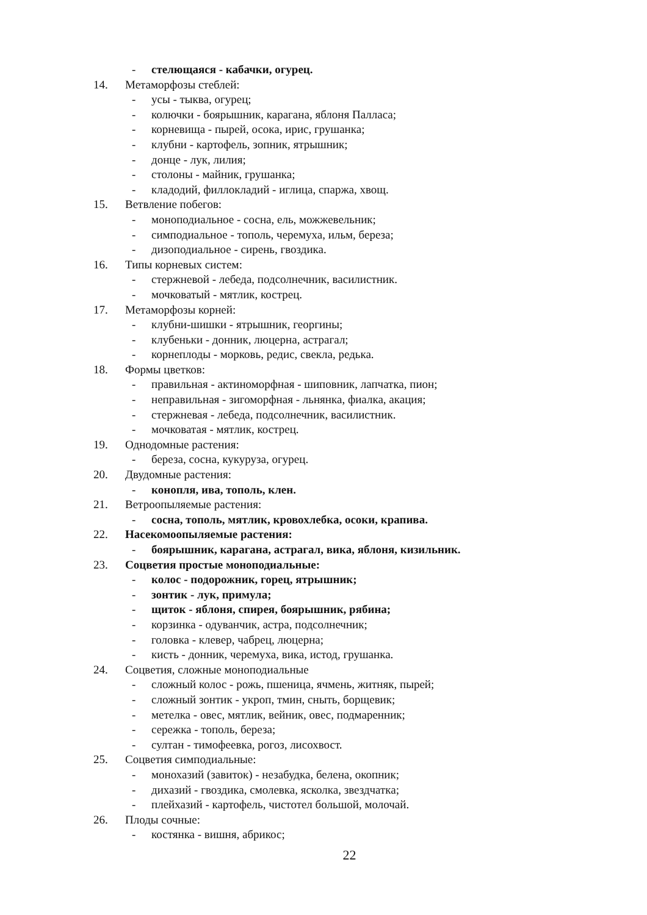- стелющаяся - кабачки, огурец.
14. Метаморфозы стеблей:
- усы - тыква, огурец;
- колючки - боярышник, карагана, яблоня Палласа;
- корневища - пырей, осока, ирис, грушанка;
- клубни - картофель, зопник, ятрышник;
- донце - лук, лилия;
- столоны - майник, грушанка;
- кладодий, филлокладий - иглица, спаржа, хвощ.
15. Ветвление побегов:
- моноподиальное - сосна, ель, можжевельник;
- симподиальное - тополь, черемуха, ильм, береза;
- дизоподиальное - сирень, гвоздика.
16. Типы корневых систем:
- стержневой - лебеда, подсолнечник, василистник.
- мочковатый - мятлик, кострец.
17. Метаморфозы корней:
- клубни-шишки - ятрышник, георгины;
- клубеньки - донник, люцерна, астрагал;
- корнеплоды - морковь, редис, свекла, редька.
18. Формы цветков:
- правильная - актиноморфная - шиповник, лапчатка, пион;
- неправильная - зигоморфная - льнянка, фиалка, акация;
- стержневая - лебеда, подсолнечник, василистник.
- мочковатая - мятлик, кострец.
19. Однодомные растения:
- береза, сосна, кукуруза, огурец.
20. Двудомные растения:
- конопля, ива, тополь, клен.
21. Ветроопыляемые растения:
- сосна, тополь, мятлик, кровохлебка, осоки, крапива.
22. Насекомоопыляемые растения:
- боярышник, карагана, астрагал, вика, яблоня, кизильник.
23. Соцветия простые моноподиальные:
- колос - подорожник, горец, ятрышник;
- зонтик - лук, примула;
- щиток - яблоня, спирея, боярышник, рябина;
- корзинка - одуванчик, астра, подсолнечник;
- головка - клевер, чабрец, люцерна;
- кисть - донник, черемуха, вика, истод, грушанка.
24. Соцветия, сложные моноподиальные
- сложный колос - рожь, пшеница, ячмень, житняк, пырей;
- сложный зонтик - укроп, тмин, сныть, борщевик;
- метелка - овес, мятлик, вейник, овес, подмаренник;
- сережка - тополь, береза;
- султан - тимофеевка, рогоз, лисохвост.
25. Соцветия симподиальные:
- монохазий (завиток) - незабудка, белена, окопник;
- дихазий - гвоздика, смолевка, ясколка, звездчатка;
- плейхазий - картофель, чистотел большой, молочай.
26. Плоды сочные:
- костянка - вишня, абрикос;
22